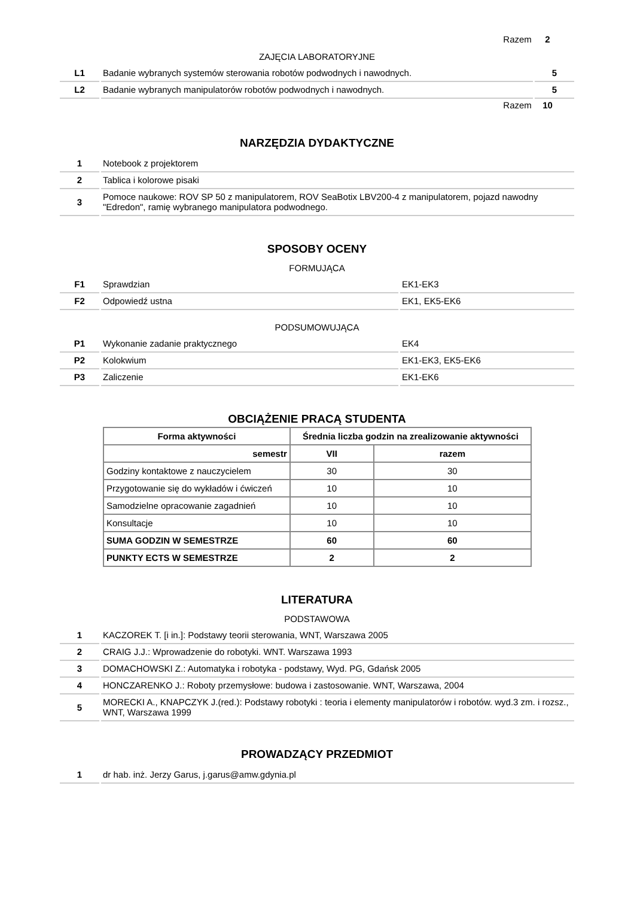Razem 2
ZAJĘCIA LABORATORYJNE
| L1 | Badanie wybranych systemów sterowania robotów podwodnych i nawodnych. | 5 |
| L2 | Badanie wybranych manipulatorów robotów podwodnych i nawodnych. | 5 |
Razem 10
NARZĘDZIA DYDAKTYCZNE
| 1 | Notebook z projektorem |
| 2 | Tablica i kolorowe pisaki |
| 3 | Pomoce naukowe: ROV SP 50 z manipulatorem, ROV SeaBotix LBV200-4 z manipulatorem, pojazd nawodny "Edredon", ramię wybranego manipulatora podwodnego. |
SPOSOBY OCENY
FORMUJĄCA
| F1 | Sprawdzian | EK1-EK3 |
| F2 | Odpowiedź ustna | EK1, EK5-EK6 |
PODSUMOWUJĄCA
| P1 | Wykonanie zadanie praktycznego | EK4 |
| P2 | Kolokwium | EK1-EK3, EK5-EK6 |
| P3 | Zaliczenie | EK1-EK6 |
OBCIĄŻENIE PRACĄ STUDENTA
| Forma aktywności | Średnia liczba godzin na zrealizowanie aktywności | |
| --- | --- | --- |
| semestr | VII | razem |
| Godziny kontaktowe z nauczycielem | 30 | 30 |
| Przygotowanie się do wykładów i ćwiczeń | 10 | 10 |
| Samodzielne opracowanie zagadnień | 10 | 10 |
| Konsultacje | 10 | 10 |
| SUMA GODZIN W SEMESTRZE | 60 | 60 |
| PUNKTY ECTS W SEMESTRZE | 2 | 2 |
LITERATURA
PODSTAWOWA
| 1 | KACZOREK T. [i in.]: Podstawy teorii sterowania, WNT, Warszawa 2005 |
| 2 | CRAIG J.J.: Wprowadzenie do robotyki. WNT. Warszawa 1993 |
| 3 | DOMACHOWSKI Z.: Automatyka i robotyka - podstawy, Wyd. PG, Gdańsk 2005 |
| 4 | HONCZARENKO J.: Roboty przemysłowe: budowa i zastosowanie. WNT, Warszawa, 2004 |
| 5 | MORECKI A., KNAPCZYK J.(red.): Podstawy robotyki : teoria i elementy manipulatorów i robotów. wyd.3 zm. i rozsz., WNT, Warszawa 1999 |
PROWADZĄCY PRZEDMIOT
| 1 | dr hab. inż. Jerzy Garus, j.garus@amw.gdynia.pl |